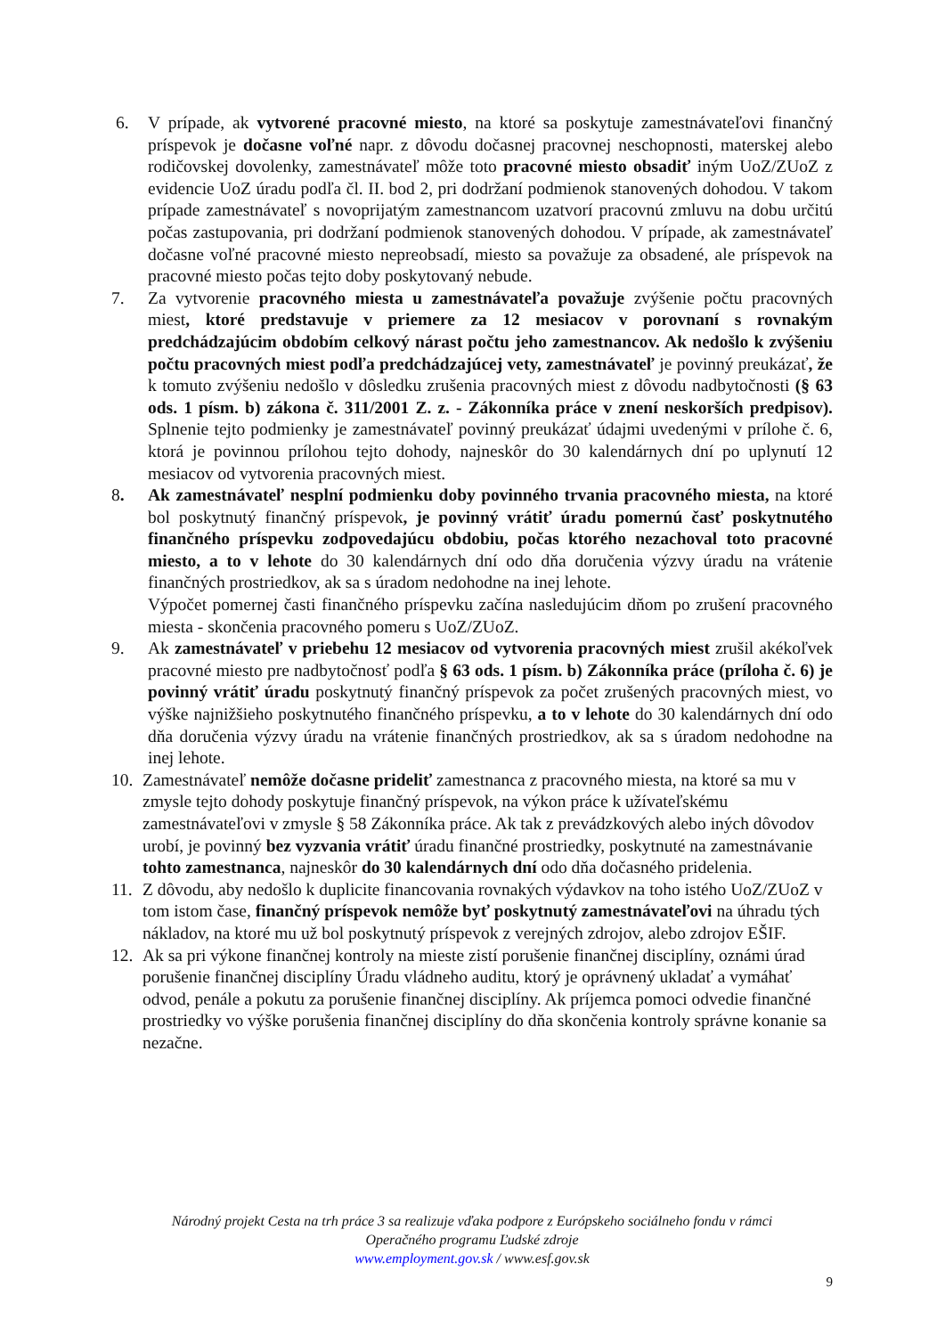6. V prípade, ak vytvorené pracovné miesto, na ktoré sa poskytuje zamestnávateľovi finančný príspevok je dočasne voľné napr. z dôvodu dočasnej pracovnej neschopnosti, materskej alebo rodičovskej dovolenky, zamestnávateľ môže toto pracovné miesto obsadiť iným UoZ/ZUoZ z evidencie UoZ úradu podľa čl. II. bod 2, pri dodržaní podmienok stanovených dohodou. V takom prípade zamestnávateľ s novoprijatým zamestnancom uzatvorí pracovnú zmluvu na dobu určitú počas zastupovania, pri dodržaní podmienok stanovených dohodou. V prípade, ak zamestnávateľ dočasne voľné pracovné miesto nepreobsadí, miesto sa považuje za obsadené, ale príspevok na pracovné miesto počas tejto doby poskytovaný nebude.
7. Za vytvorenie pracovného miesta u zamestnávateľa považuje zvýšenie počtu pracovných miest, ktoré predstavuje v priemere za 12 mesiacov v porovnaní s rovnakým predchádzajúcim obdobím celkový nárast počtu jeho zamestnancov. Ak nedošlo k zvýšeniu počtu pracovných miest podľa predchádzajúcej vety, zamestnávateľ je povinný preukázať, že k tomuto zvýšeniu nedošlo v dôsledku zrušenia pracovných miest z dôvodu nadbytočnosti (§ 63 ods. 1 písm. b) zákona č. 311/2001 Z. z. - Zákonníka práce v znení neskorších predpisov). Splnenie tejto podmienky je zamestnávateľ povinný preukázať údajmi uvedenými v prílohe č. 6, ktorá je povinnou prílohou tejto dohody, najneskôr do 30 kalendárnych dní po uplynutí 12 mesiacov od vytvorenia pracovných miest.
8. Ak zamestnávateľ nesplní podmienku doby povinného trvania pracovného miesta, na ktoré bol poskytnutý finančný príspevok, je povinný vrátiť úradu pomernú časť poskytnutého finančného príspevku zodpovedajúcu obdobiu, počas ktorého nezachoval toto pracovné miesto, a to v lehote do 30 kalendárnych dní odo dňa doručenia výzvy úradu na vrátenie finančných prostriedkov, ak sa s úradom nedohodne na inej lehote.
Výpočet pomernej časti finančného príspevku začína nasledujúcim dňom po zrušení pracovného miesta - skončenia pracovného pomeru s UoZ/ZUoZ.
9. Ak zamestnávateľ v priebehu 12 mesiacov od vytvorenia pracovných miest zrušil akékoľvek pracovné miesto pre nadbytočnosť podľa § 63 ods. 1 písm. b) Zákonníka práce (príloha č. 6) je povinný vrátiť úradu poskytnutý finančný príspevok za počet zrušených pracovných miest, vo výške najnižšieho poskytnutého finančného príspevku, a to v lehote do 30 kalendárnych dní odo dňa doručenia výzvy úradu na vrátenie finančných prostriedkov, ak sa s úradom nedohodne na inej lehote.
10.
Zamestnávateľ nemôže dočasne prideliť zamestnanca z pracovného miesta, na ktoré sa mu v zmysle tejto dohody poskytuje finančný príspevok, na výkon práce k užívateľskému zamestnávateľovi v zmysle § 58 Zákonníka práce. Ak tak z prevádzkových alebo iných dôvodov urobí, je povinný bez vyzvania vrátiť úradu finančné prostriedky, poskytnuté na zamestnávanie tohto zamestnanca, najneskôr do 30 kalendárnych dní odo dňa dočasného pridelenia.
11.
Z dôvodu, aby nedošlo k duplicite financovania rovnakých výdavkov na toho istého UoZ/ZUoZ v tom istom čase, finančný príspevok nemôže byť poskytnutý zamestnávateľovi na úhradu tých nákladov, na ktoré mu už bol poskytnutý príspevok z verejných zdrojov, alebo zdrojov EŠIF.
12.
Ak sa pri výkone finančnej kontroly na mieste zistí porušenie finančnej disciplíny, oznámi úrad porušenie finančnej disciplíny Úradu vládneho auditu, ktorý je oprávnený ukladať a vymáhať odvod, penále a pokutu za porušenie finančnej disciplíny. Ak príjemca pomoci odvedie finančné prostriedky vo výške porušenia finančnej disciplíny do dňa skončenia kontroly správne konanie sa nezačne.
Národný projekt Cesta na trh práce 3 sa realizuje vďaka podpore z Európskeho sociálneho fondu v rámci
Operačného programu Ľudské zdroje
www.employment.gov.sk / www.esf.gov.sk
9